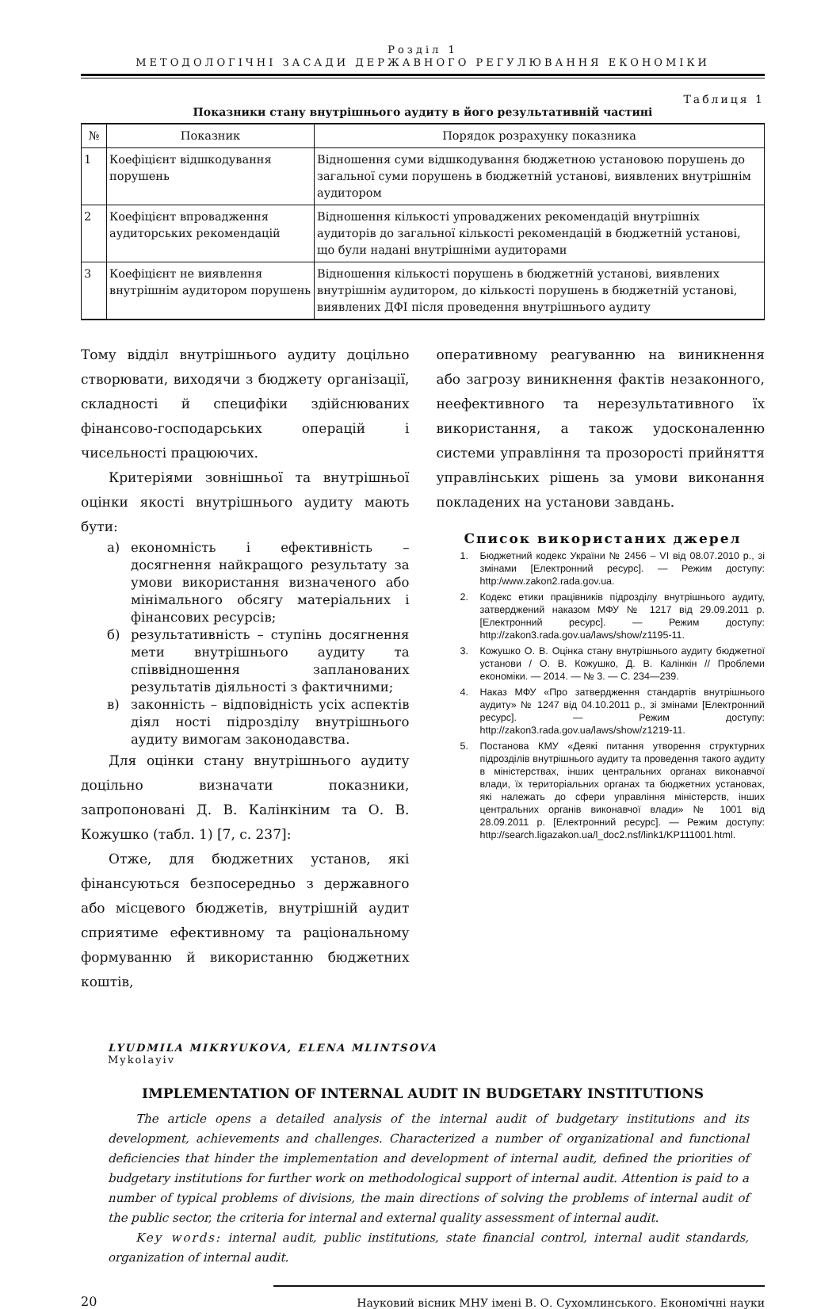Розділ 1
МЕТОДОЛОГІЧНІ ЗАСАДИ ДЕРЖАВНОГО РЕГУЛЮВАННЯ ЕКОНОМІКИ
Таблиця 1
Показники стану внутрішнього аудиту в його результативній частині
| № | Показник | Порядок розрахунку показника |
| --- | --- | --- |
| 1 | Коефіцієнт відшкодування порушень | Відношення суми відшкодування бюджетною установою порушень до загальної суми порушень в бюджетній установі, виявлених внутрішнім аудитором |
| 2 | Коефіцієнт впровадження аудиторських рекомендацій | Відношення кількості упроваджених рекомендацій внутрішніх аудиторів до загальної кількості рекомендацій в бюджетній установі, що були надані внутрішніми аудиторами |
| 3 | Коефіцієнт не виявлення внутрішнім аудитором порушень | Відношення кількості порушень в бюджетній установі, виявлених внутрішнім аудитором, до кількості порушень в бюджетній установі, виявлених ДФІ після проведення внутрішнього аудиту |
Тому відділ внутрішнього аудиту доцільно створювати, виходячи з бюджету організації, складності й специфіки здійснюваних фінансово-господарських операцій і чисельності працюючих.
Критеріями зовнішньої та внутрішньої оцінки якості внутрішнього аудиту мають бути:
а) економність і ефективність – досягнення найкращого результату за умови використання визначеного або мінімального обсягу матеріальних і фінансових ресурсів;
б) результативність – ступінь досягнення мети внутрішнього аудиту та співвідношення запланованих результатів діяльності з фактичними;
в) законність – відповідність усіх аспектів діял ності підрозділу внутрішнього аудиту вимогам законодавства.
Для оцінки стану внутрішнього аудиту доцільно визначати показники, запропоновані Д. В. Калінкіним та О. В. Кожушко (табл. 1) [7, с. 237]:
Отже, для бюджетних установ, які фінансуються безпосередньо з державного або місцевого бюджетів, внутрішній аудит сприятиме ефективному та раціональному формуванню й використанню бюджетних коштів,
оперативному реагуванню на виникнення або загрозу виникнення фактів незаконного, неефективного та нерезультативного їх використання, а також удосконаленню системи управління та прозорості прийняття управлінських рішень за умови виконання покладених на установи завдань.
Список використаних джерел
1. Бюджетний кодекс України № 2456 – VI від 08.07.2010 р., зі змінами [Електронний ресурс]. — Режим доступу: http:/www.zakon2.rada.gov.ua.
2. Кодекс етики працівників підрозділу внутрішнього аудиту, затверджений наказом МФУ № 1217 від 29.09.2011 р. [Електронний ресурс]. — Режим доступу: http://zakon3.rada.gov.ua/laws/show/z1195-11.
3. Кожушко О. В. Оцінка стану внутрішнього аудиту бюджетної установи / О. В. Кожушко, Д. В. Калінкін // Проблеми економіки. — 2014. — № 3. — С. 234—239.
4. Наказ МФУ «Про затвердження стандартів внутрішнього аудиту» № 1247 від 04.10.2011 р., зі змінами [Електронний ресурс]. — Режим доступу: http://zakon3.rada.gov.ua/laws/show/z1219-11.
5. Постанова КМУ «Деякі питання утворення структурних підрозділів внутрішнього аудиту та проведення такого аудиту в міністерствах, інших центральних органах виконавчої влади, їх територіальних органах та бюджетних установах, які належать до сфери управління міністерств, інших центральних органів виконавчої влади» № 1001 від 28.09.2011 р. [Електронний ресурс]. — Режим доступу: http://search.ligazakon.ua/l_doc2.nsf/link1/KP111001.html.
LYUDMILA MIKRYUKOVA, ELENA MLINTSOVA
Mykolayiv
IMPLEMENTATION OF INTERNAL AUDIT IN BUDGETARY INSTITUTIONS
The article opens a detailed analysis of the internal audit of budgetary institutions and its development, achievements and challenges. Characterized a number of organizational and functional deficiencies that hinder the implementation and development of internal audit, defined the priorities of budgetary institutions for further work on methodological support of internal audit. Attention is paid to a number of typical problems of divisions, the main directions of solving the problems of internal audit of the public sector, the criteria for internal and external quality assessment of internal audit.
Key words: internal audit, public institutions, state financial control, internal audit standards, organization of internal audit.
20 Науковий вісник МНУ імені В. О. Сухомлинського. Економічні науки